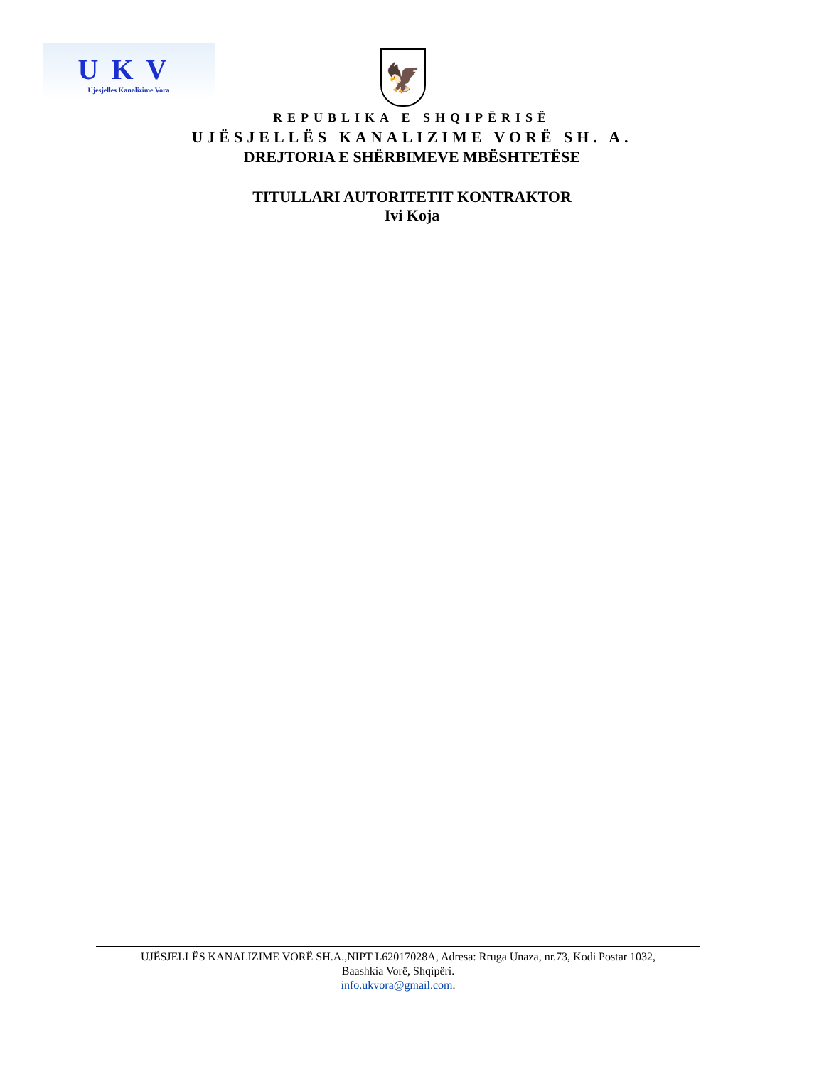UKV
Ujesjelles Kanalizime Vora
🦅
REPUBLIKA E SHQIPËRISË
UJËSJELLËS KANALIZIME VORË SH. A.
DREJTORIA E SHËRBIMEVE MBËSHTETËSE
TITULLARI AUTORITETIT KONTRAKTOR
Ivi Koja
UJËSJELLËS KANALIZIME VORË SH.A.,NIPT L62017028A, Adresa: Rruga Unaza, nr.73, Kodi Postar 1032,
Baashkia Vorë, Shqipëri.
info.ukvora@gmail.com.